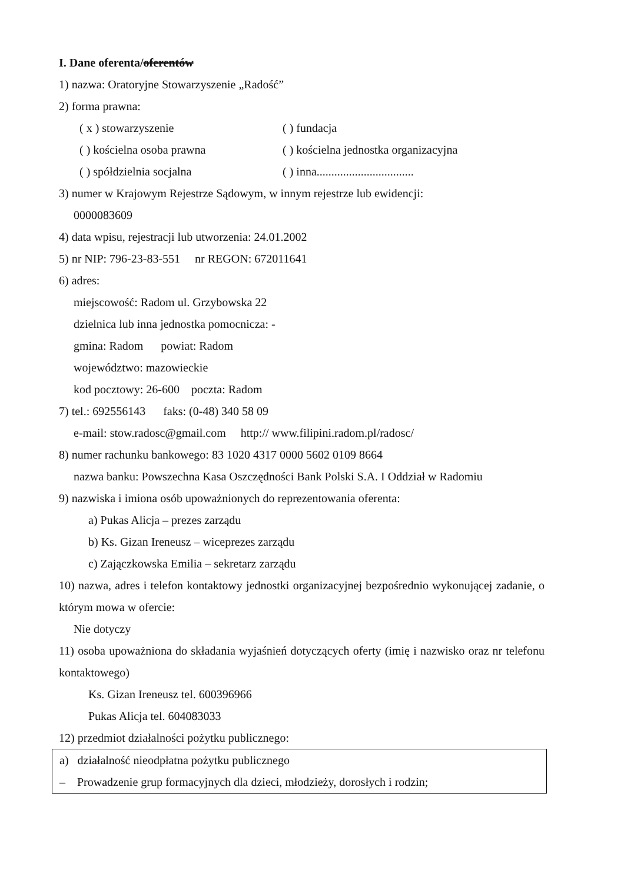I. Dane oferenta/oferentów
1) nazwa: Oratoryjne Stowarzyszenie „Radość”
2) forma prawna:
( x ) stowarzyszenie ( ) fundacja
( ) kościelna osoba prawna ( ) kościelna jednostka organizacyjna
( ) spółdzielnia socjalna ( ) inna.................................
3) numer w Krajowym Rejestrze Sądowym, w innym rejestrze lub ewidencji:
0000083609
4) data wpisu, rejestracji lub utworzenia: 24.01.2002
5) nr NIP: 796-23-83-551 nr REGON: 672011641
6) adres:
miejscowość: Radom ul. Grzybowska 22
dzielnica lub inna jednostka pomocnicza: -
gmina: Radom powiat: Radom
województwo: mazowieckie
kod pocztowy: 26-600 poczta: Radom
7) tel.: 692556143 faks: (0-48) 340 58 09
e-mail: stow.radosc@gmail.com http:// www.filipini.radom.pl/radosc/
8) numer rachunku bankowego: 83 1020 4317 0000 5602 0109 8664
nazwa banku: Powszechna Kasa Oszczędności Bank Polski S.A. I Oddział w Radomiu
9) nazwiska i imiona osób upoważnionych do reprezentowania oferenta:
a) Pukas Alicja – prezes zarządu
b) Ks. Gizan Ireneusz – wiceprezes zarządu
c) Zajączkowska Emilia – sekretarz zarządu
10) nazwa, adres i telefon kontaktowy jednostki organizacyjnej bezpośrednio wykonującej zadanie, o którym mowa w ofercie:
Nie dotyczy
11) osoba upoważniona do składania wyjaśnień dotyczących oferty (imię i nazwisko oraz nr telefonu kontaktowego)
Ks. Gizan Ireneusz tel. 600396966
Pukas Alicja tel. 604083033
12) przedmiot działalności pożytku publicznego:
a) działalność nieodpłatna pożytku publicznego
– Prowadzenie grup formacyjnych dla dzieci, młodzieży, dorosłych i rodzin;